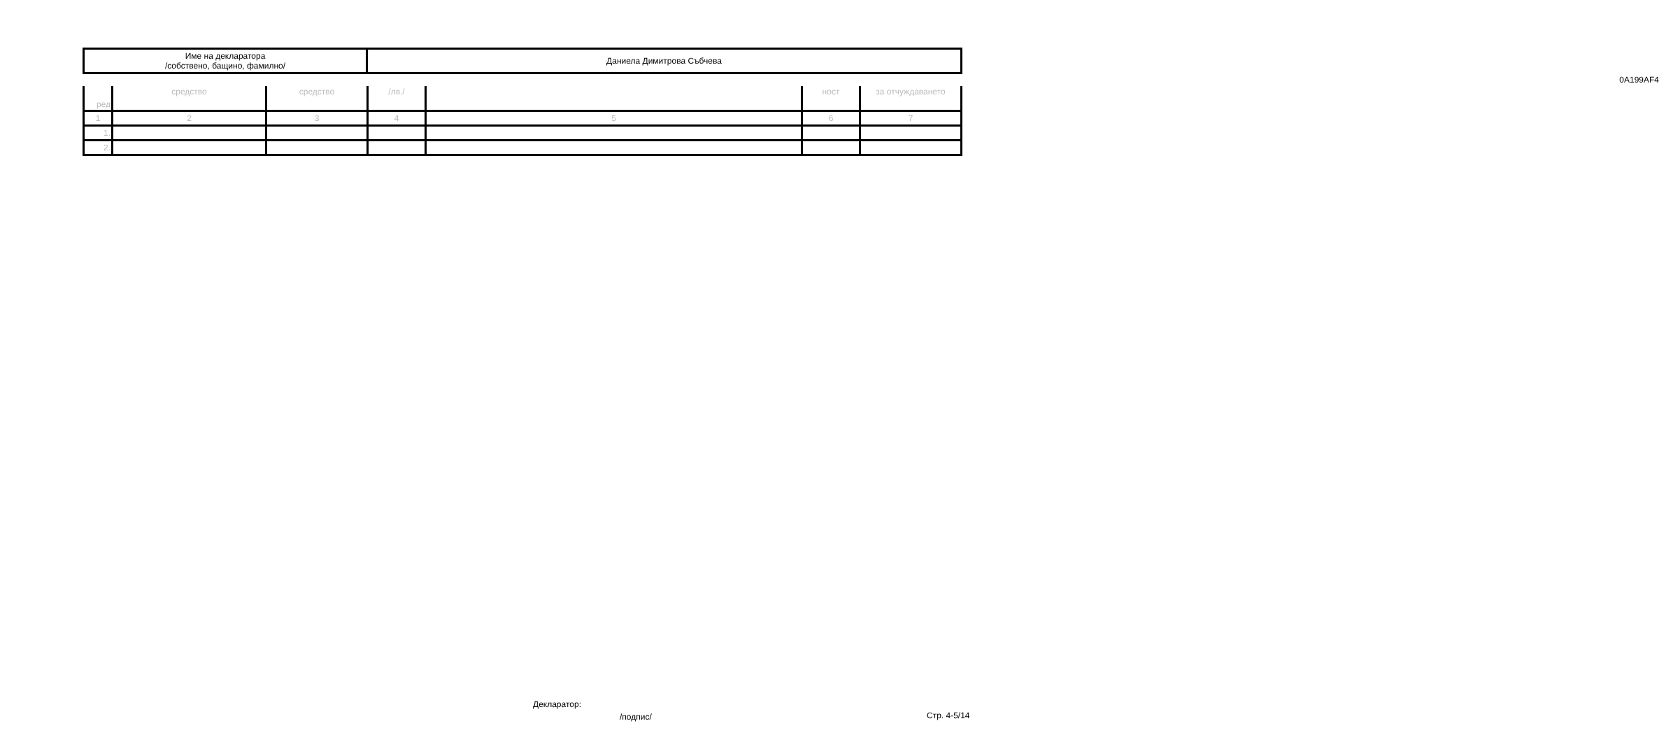| Име на декларатора /собствено, бащино, фамилно/ | Даниела Димитрова Събчева |
0A199AF4
| ред | средство | средство | /лв./ | | ност | за отчуждаването |
| 1 | 2 | 3 | 4 | 5 | 6 | 7 |
| 1. | | | | | | |
| 2. | | | | | | |
Декларатор:
/подпис/ Стр. 4-5/14